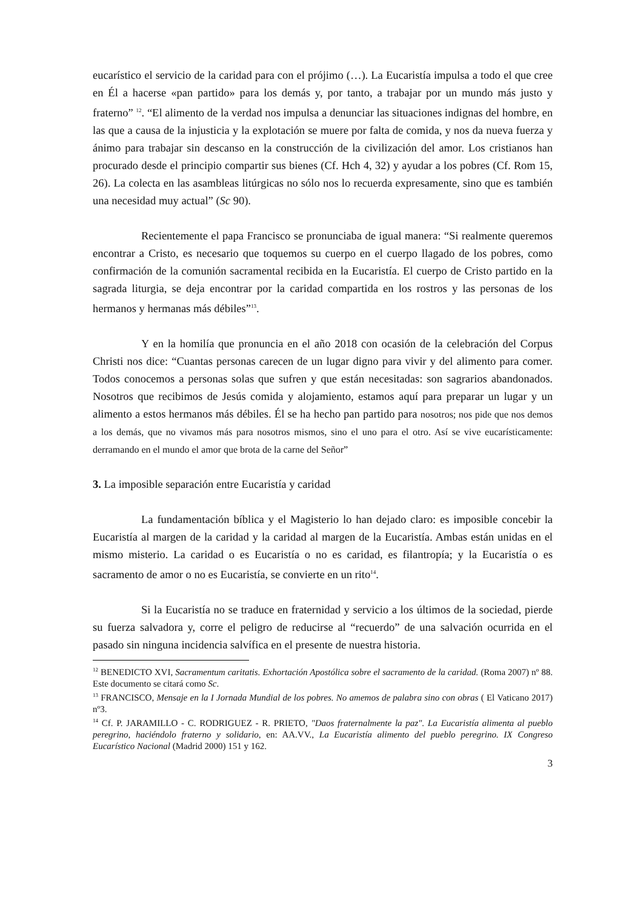eucarístico el servicio de la caridad para con el prójimo (…). La Eucaristía impulsa a todo el que cree en Él a hacerse «pan partido» para los demás y, por tanto, a trabajar por un mundo más justo y fraterno” <sup>12</sup>. “El alimento de la verdad nos impulsa a denunciar las situaciones indignas del hombre, en las que a causa de la injusticia y la explotación se muere por falta de comida, y nos da nueva fuerza y ánimo para trabajar sin descanso en la construcción de la civilización del amor. Los cristianos han procurado desde el principio compartir sus bienes (Cf. Hch 4, 32) y ayudar a los pobres (Cf. Rom 15, 26). La colecta en las asambleas litúrgicas no sólo nos lo recuerda expresamente, sino que es también una necesidad muy actual” (Sc 90).
Recientemente el papa Francisco se pronunciaba de igual manera: “Si realmente queremos encontrar a Cristo, es necesario que toquemos su cuerpo en el cuerpo llagado de los pobres, como confirmación de la comunión sacramental recibida en la Eucaristía. El cuerpo de Cristo partido en la sagrada liturgia, se deja encontrar por la caridad compartida en los rostros y las personas de los hermanos y hermanas más débiles”<sup>13</sup>.
Y en la homilía que pronuncia en el año 2018 con ocasión de la celebración del Corpus Christi nos dice: “Cuantas personas carecen de un lugar digno para vivir y del alimento para comer. Todos conocemos a personas solas que sufren y que están necesitadas: son sagrarios abandonados. Nosotros que recibimos de Jesús comida y alojamiento, estamos aquí para preparar un lugar y un alimento a estos hermanos más débiles. Él se ha hecho pan partido para nosotros; nos pide que nos demos a los demás, que no vivamos más para nosotros mismos, sino el uno para el otro. Así se vive eucarísticamente: derramando en el mundo el amor que brota de la carne del Señor”
3. La imposible separación entre Eucaristía y caridad
La fundamentación bíblica y el Magisterio lo han dejado claro: es imposible concebir la Eucaristía al margen de la caridad y la caridad al margen de la Eucaristía. Ambas están unidas en el mismo misterio. La caridad o es Eucaristía o no es caridad, es filantropía; y la Eucaristía o es sacramento de amor o no es Eucaristía, se convierte en un rito<sup>14</sup>.
Si la Eucaristía no se traduce en fraternidad y servicio a los últimos de la sociedad, pierde su fuerza salvadora y, corre el peligro de reducirse al “recuerdo” de una salvación ocurrida en el pasado sin ninguna incidencia salvífica en el presente de nuestra historia.
<sup>12</sup> BENEDICTO XVI, Sacramentum caritatis. Exhortación Apostólica sobre el sacramento de la caridad. (Roma 2007) nº 88. Este documento se citará como Sc.
<sup>13</sup> FRANCISCO, Mensaje en la I Jornada Mundial de los pobres. No amemos de palabra sino con obras ( El Vaticano 2017) nº3.
<sup>14</sup> Cf. P. JARAMILLO - C. RODRIGUEZ - R. PRIETO, "Daos fraternalmente la paz". La Eucaristía alimenta al pueblo peregrino, haciéndolo fraterno y solidario, en: AA.VV., La Eucaristía alimento del pueblo peregrino. IX Congreso Eucarístico Nacional (Madrid 2000) 151 y 162.
3